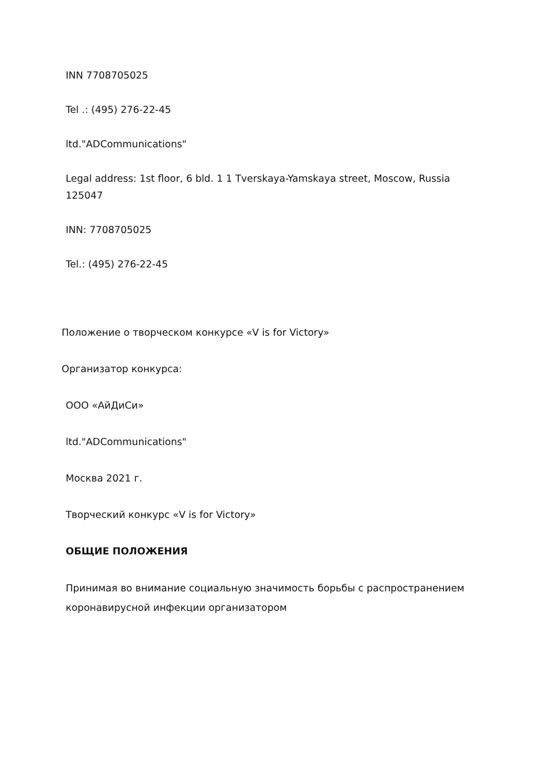INN 7708705025
Tel .: (495) 276-22-45
ltd."ADCommunications"
Legal address: 1st floor, 6 bld. 1 1 Tverskaya-Yamskaya street, Moscow, Russia 125047
INN: 7708705025
Tel.: (495) 276-22-45
Положение о творческом конкурсе «V is for Victory»
Организатор конкурса:
ООО «АйДиСи»
ltd."ADCommunications"
Москва 2021 г.
Творческий конкурс «V is for Victory»
ОБЩИЕ ПОЛОЖЕНИЯ
Принимая во внимание социальную значимость борьбы с распространением коронавирусной инфекции организатором